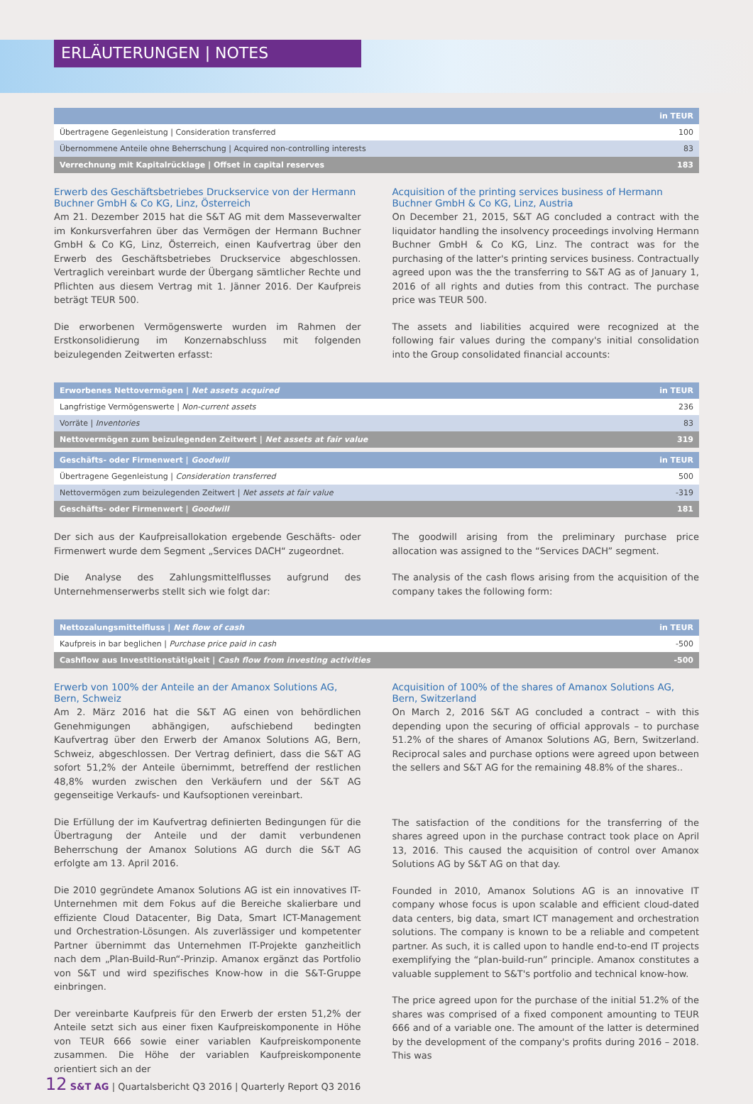ERLÄUTERUNGEN | NOTES
| | in TEUR |
| --- | --- |
| Übertragene Gegenleistung / Consideration transferred | 100 |
| Übernommene Anteile ohne Beherrschung / Acquired non-controlling interests | 83 |
| Verrechnung mit Kapitalrücklage / Offset in capital reserves | 183 |
Erwerb des Geschäftsbetriebes Druckservice von der Hermann Buchner GmbH & Co KG, Linz, Österreich
Am 21. Dezember 2015 hat die S&T AG mit dem Masseverwalter im Konkursverfahren über das Vermögen der Hermann Buchner GmbH & Co KG, Linz, Österreich, einen Kaufvertrag über den Erwerb des Geschäftsbetriebes Druckservice abgeschlossen. Vertraglich vereinbart wurde der Übergang sämtlicher Rechte und Pflichten aus diesem Vertrag mit 1. Jänner 2016. Der Kaufpreis beträgt TEUR 500.
Die erworbenen Vermögenswerte wurden im Rahmen der Erstkonsolidierung im Konzernabschluss mit folgenden beizulegenden Zeitwerten erfasst:
Acquisition of the printing services business of Hermann Buchner GmbH & Co KG, Linz, Austria
On December 21, 2015, S&T AG concluded a contract with the liquidator handling the insolvency proceedings involving Hermann Buchner GmbH & Co KG, Linz. The contract was for the purchasing of the latter's printing services business. Contractually agreed upon was the the transferring to S&T AG as of January 1, 2016 of all rights and duties from this contract. The purchase price was TEUR 500.
The assets and liabilities acquired were recognized at the following fair values during the company's initial consolidation into the Group consolidated financial accounts:
| Erworbenes Nettovermögen / Net assets acquired | in TEUR |
| --- | --- |
| Langfristige Vermögenswerte / Non-current assets | 236 |
| Vorräte / Inventories | 83 |
| Nettovermögen zum beizulegenden Zeitwert / Net assets at fair value | 319 |
| Geschäfts- oder Firmenwert / Goodwill | in TEUR |
| Übertragene Gegenleistung / Consideration transferred | 500 |
| Nettovermögen zum beizulegenden Zeitwert / Net assets at fair value | -319 |
| Geschäfts- oder Firmenwert / Goodwill | 181 |
Der sich aus der Kaufpreisallokation ergebende Geschäfts- oder Firmenwert wurde dem Segment „Services DACH“ zugeordnet.
Die Analyse des Zahlungsmittelflusses aufgrund des Unternehmenserwerbs stellt sich wie folgt dar:
The goodwill arising from the preliminary purchase price allocation was assigned to the “Services DACH” segment.
The analysis of the cash flows arising from the acquisition of the company takes the following form:
| Nettozalungsmittelfluss / Net flow of cash | in TEUR |
| --- | --- |
| Kaufpreis in bar beglichen / Purchase price paid in cash | -500 |
| Cashflow aus Investitionstätigkeit / Cash flow from investing activities | -500 |
Erwerb von 100% der Anteile an der Amanox Solutions AG, Bern, Schweiz
Am 2. März 2016 hat die S&T AG einen von behördlichen Genehmigungen abhängigen, aufschiebend bedingten Kaufvertrag über den Erwerb der Amanox Solutions AG, Bern, Schweiz, abgeschlossen. Der Vertrag definiert, dass die S&T AG sofort 51,2% der Anteile übernimmt, betreffend der restlichen 48,8% wurden zwischen den Verkäufern und der S&T AG gegenseitige Verkaufs- und Kaufsoptionen vereinbart.
Die Erfüllung der im Kaufvertrag definierten Bedingungen für die Übertragung der Anteile und der damit verbundenen Beherrschung der Amanox Solutions AG durch die S&T AG erfolgte am 13. April 2016.
Die 2010 gegründete Amanox Solutions AG ist ein innovatives IT-Unternehmen mit dem Fokus auf die Bereiche skalierbare und effiziente Cloud Datacenter, Big Data, Smart ICT-Management und Orchestration-Lösungen. Als zuverlässiger und kompetenter Partner übernimmt das Unternehmen IT-Projekte ganzheitlich nach dem „Plan-Build-Run“-Prinzip. Amanox ergänzt das Portfolio von S&T und wird spezifisches Know-how in die S&T-Gruppe einbringen.
Der vereinbarte Kaufpreis für den Erwerb der ersten 51,2% der Anteile setzt sich aus einer fixen Kaufpreiskomponente in Höhe von TEUR 666 sowie einer variablen Kaufpreiskomponente zusammen. Die Höhe der variablen Kaufpreiskomponente orientiert sich an der
Acquisition of 100% of the shares of Amanox Solutions AG, Bern, Switzerland
On March 2, 2016 S&T AG concluded a contract – with this depending upon the securing of official approvals – to purchase 51.2% of the shares of Amanox Solutions AG, Bern, Switzerland. Reciprocal sales and purchase options were agreed upon between the sellers and S&T AG for the remaining 48.8% of the shares..
The satisfaction of the conditions for the transferring of the shares agreed upon in the purchase contract took place on April 13, 2016. This caused the acquisition of control over Amanox Solutions AG by S&T AG on that day.
Founded in 2010, Amanox Solutions AG is an innovative IT company whose focus is upon scalable and efficient cloud-dated data centers, big data, smart ICT management and orchestration solutions. The company is known to be a reliable and competent partner. As such, it is called upon to handle end-to-end IT projects exemplifying the “plan-build-run” principle. Amanox constitutes a valuable supplement to S&T's portfolio and technical know-how.
The price agreed upon for the purchase of the initial 51.2% of the shares was comprised of a fixed component amounting to TEUR 666 and of a variable one. The amount of the latter is determined by the development of the company's profits during 2016 – 2018. This was
12 S&T AG | Quartalsbericht Q3 2016 | Quarterly Report Q3 2016